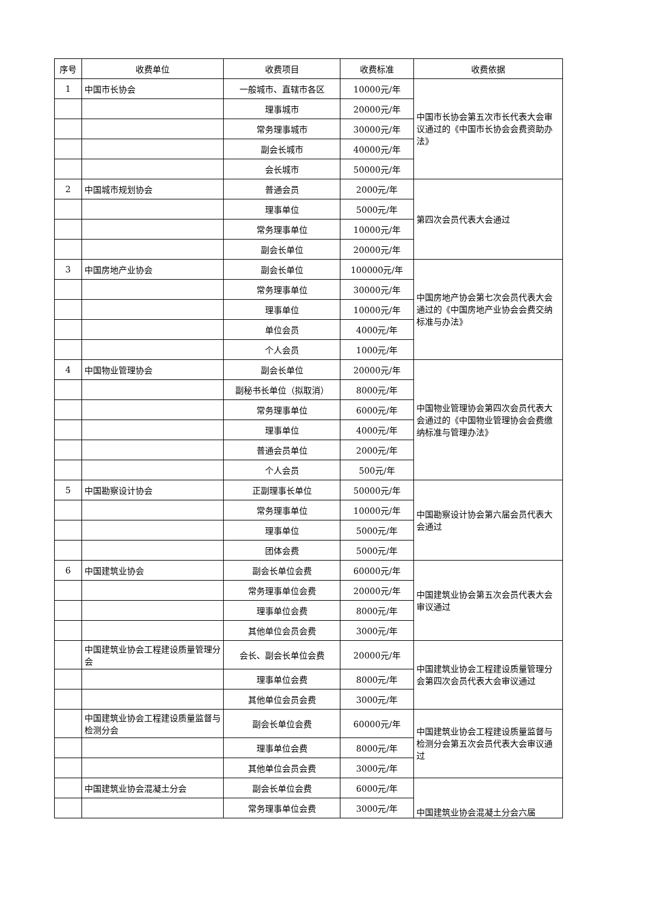| 序号 | 收费单位 | 收费项目 | 收费标准 | 收费依据 |
| --- | --- | --- | --- | --- |
| 1 | 中国市长协会 | 一般城市、直辖市各区 | 10000元/年 | 中国市长协会第五次市长代表大会审议通过的《中国市长协会会费资助办法》 |
| | | 理事城市 | 20000元/年 | |
| | | 常务理事城市 | 30000元/年 | |
| | | 副会长城市 | 40000元/年 | |
| | | 会长城市 | 50000元/年 | |
| 2 | 中国城市规划协会 | 普通会员 | 2000元/年 | 第四次会员代表大会通过 |
| | | 理事单位 | 5000元/年 | |
| | | 常务理事单位 | 10000元/年 | |
| | | 副会长单位 | 20000元/年 | |
| 3 | 中国房地产业协会 | 副会长单位 | 100000元/年 | 中国房地产协会第七次会员代表大会通过的《中国房地产业协会会费交纳标准与办法》 |
| | | 常务理事单位 | 30000元/年 | |
| | | 理事单位 | 10000元/年 | |
| | | 单位会员 | 4000元/年 | |
| | | 个人会员 | 1000元/年 | |
| 4 | 中国物业管理协会 | 副会长单位 | 20000元/年 | 中国物业管理协会第四次会员代表大会通过的《中国物业管理协会会费缴纳标准与管理办法》 |
| | | 副秘书长单位（拟取消） | 8000元/年 | |
| | | 常务理事单位 | 6000元/年 | |
| | | 理事单位 | 4000元/年 | |
| | | 普通会员单位 | 2000元/年 | |
| | | 个人会员 | 500元/年 | |
| 5 | 中国勘察设计协会 | 正副理事长单位 | 50000元/年 | 中国勘察设计协会第六届会员代表大会通过 |
| | | 常务理事单位 | 10000元/年 | |
| | | 理事单位 | 5000元/年 | |
| | | 团体会费 | 5000元/年 | |
| 6 | 中国建筑业协会 | 副会长单位会费 | 60000元/年 | 中国建筑业协会第五次会员代表大会审议通过 |
| | | 常务理事单位会费 | 20000元/年 | |
| | | 理事单位会费 | 8000元/年 | |
| | | 其他单位会员会费 | 3000元/年 | |
| | 中国建筑业协会工程建设质量管理分会 | 会长、副会长单位会费 | 20000元/年 | 中国建筑业协会工程建设质量管理分会第四次会员代表大会审议通过 |
| | | 理事单位会费 | 8000元/年 | |
| | | 其他单位会员会费 | 3000元/年 | |
| | 中国建筑业协会工程建设质量监督与检测分会 | 副会长单位会费 | 60000元/年 | 中国建筑业协会工程建设质量监督与检测分会第五次会员代表大会审议通过 |
| | | 理事单位会费 | 8000元/年 | |
| | | 其他单位会员会费 | 3000元/年 | |
| | 中国建筑业协会混凝土分会 | 副会长单位会费 | 6000元/年 | 中国建筑业协会混凝土分会六届 |
| | | 常务理事单位会费 | 3000元/年 | |